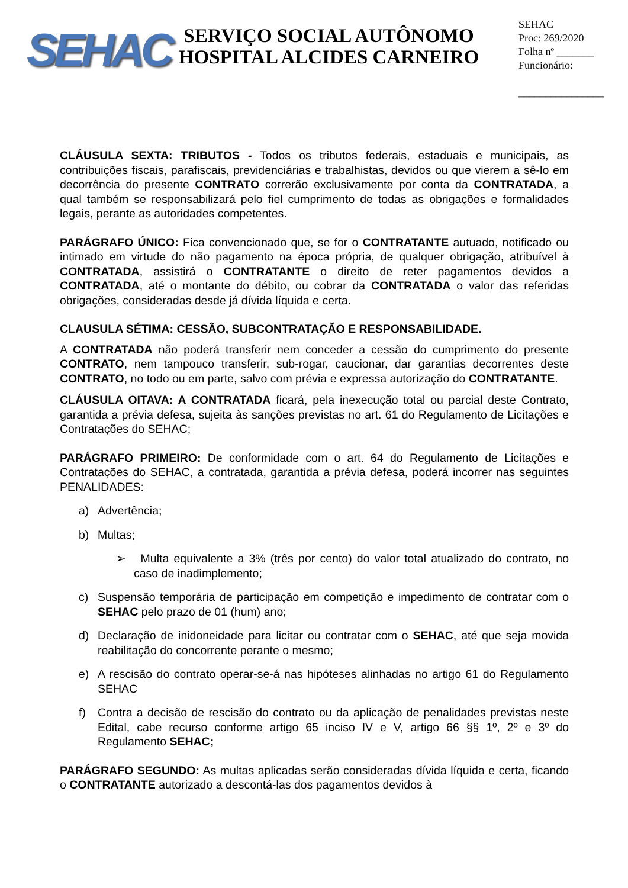SEHAC
SERVIÇO SOCIAL AUTÔNOMO
HOSPITAL ALCIDES CARNEIRO
SEHAC
Proc: 269/2020
Folha nº _______
Funcionário:
________________
CLÁUSULA SEXTA: TRIBUTOS - Todos os tributos federais, estaduais e municipais, as contribuições fiscais, parafiscais, previdenciárias e trabalhistas, devidos ou que vierem a sê-lo em decorrência do presente CONTRATO correrão exclusivamente por conta da CONTRATADA, a qual também se responsabilizará pelo fiel cumprimento de todas as obrigações e formalidades legais, perante as autoridades competentes.
PARÁGRAFO ÚNICO: Fica convencionado que, se for o CONTRATANTE autuado, notificado ou intimado em virtude do não pagamento na época própria, de qualquer obrigação, atribuível à CONTRATADA, assistirá o CONTRATANTE o direito de reter pagamentos devidos a CONTRATADA, até o montante do débito, ou cobrar da CONTRATADA o valor das referidas obrigações, consideradas desde já dívida líquida e certa.
CLAUSULA SÉTIMA: CESSÃO, SUBCONTRATAÇÃO E RESPONSABILIDADE.
A CONTRATADA não poderá transferir nem conceder a cessão do cumprimento do presente CONTRATO, nem tampouco transferir, sub-rogar, caucionar, dar garantias decorrentes deste CONTRATO, no todo ou em parte, salvo com prévia e expressa autorização do CONTRATANTE.
CLÁUSULA OITAVA: A CONTRATADA ficará, pela inexecução total ou parcial deste Contrato, garantida a prévia defesa, sujeita às sanções previstas no art. 61 do Regulamento de Licitações e Contratações do SEHAC;
PARÁGRAFO PRIMEIRO: De conformidade com o art. 64 do Regulamento de Licitações e Contratações do SEHAC, a contratada, garantida a prévia defesa, poderá incorrer nas seguintes PENALIDADES:
a) Advertência;
b) Multas;
➢ Multa equivalente a 3% (três por cento) do valor total atualizado do contrato, no caso de inadimplemento;
c) Suspensão temporária de participação em competição e impedimento de contratar com o SEHAC pelo prazo de 01 (hum) ano;
d) Declaração de inidoneidade para licitar ou contratar com o SEHAC, até que seja movida reabilitação do concorrente perante o mesmo;
e) A rescisão do contrato operar-se-á nas hipóteses alinhadas no artigo 61 do Regulamento SEHAC
f) Contra a decisão de rescisão do contrato ou da aplicação de penalidades previstas neste Edital, cabe recurso conforme artigo 65 inciso IV e V, artigo 66 §§ 1º, 2º e 3º do Regulamento SEHAC;
PARÁGRAFO SEGUNDO: As multas aplicadas serão consideradas dívida líquida e certa, ficando o CONTRATANTE autorizado a descontá-las dos pagamentos devidos à